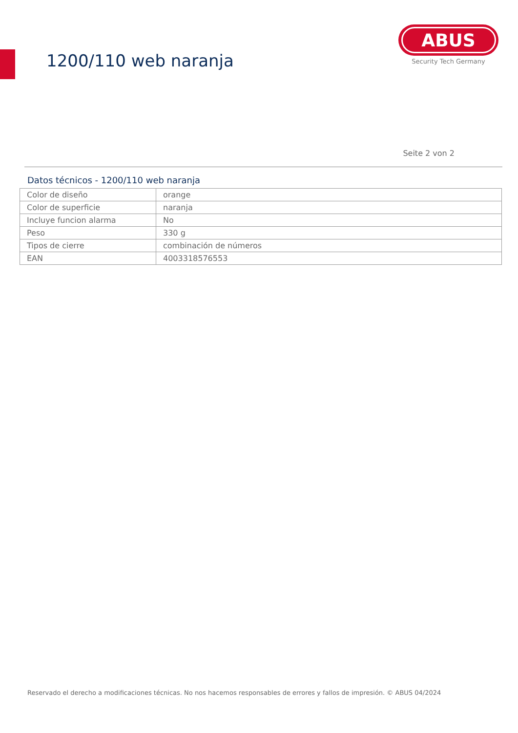1200/110 web naranja
ABUS
Security Tech Germany
Seite 2 von 2
Datos técnicos - 1200/110 web naranja
| Color de diseño | orange |
| Color de superficie | naranja |
| Incluye funcion alarma | No |
| Peso | 330 g |
| Tipos de cierre | combinación de números |
| EAN | 4003318576553 |
Reservado el derecho a modificaciones técnicas. No nos hacemos responsables de errores y fallos de impresión. © ABUS 04/2024